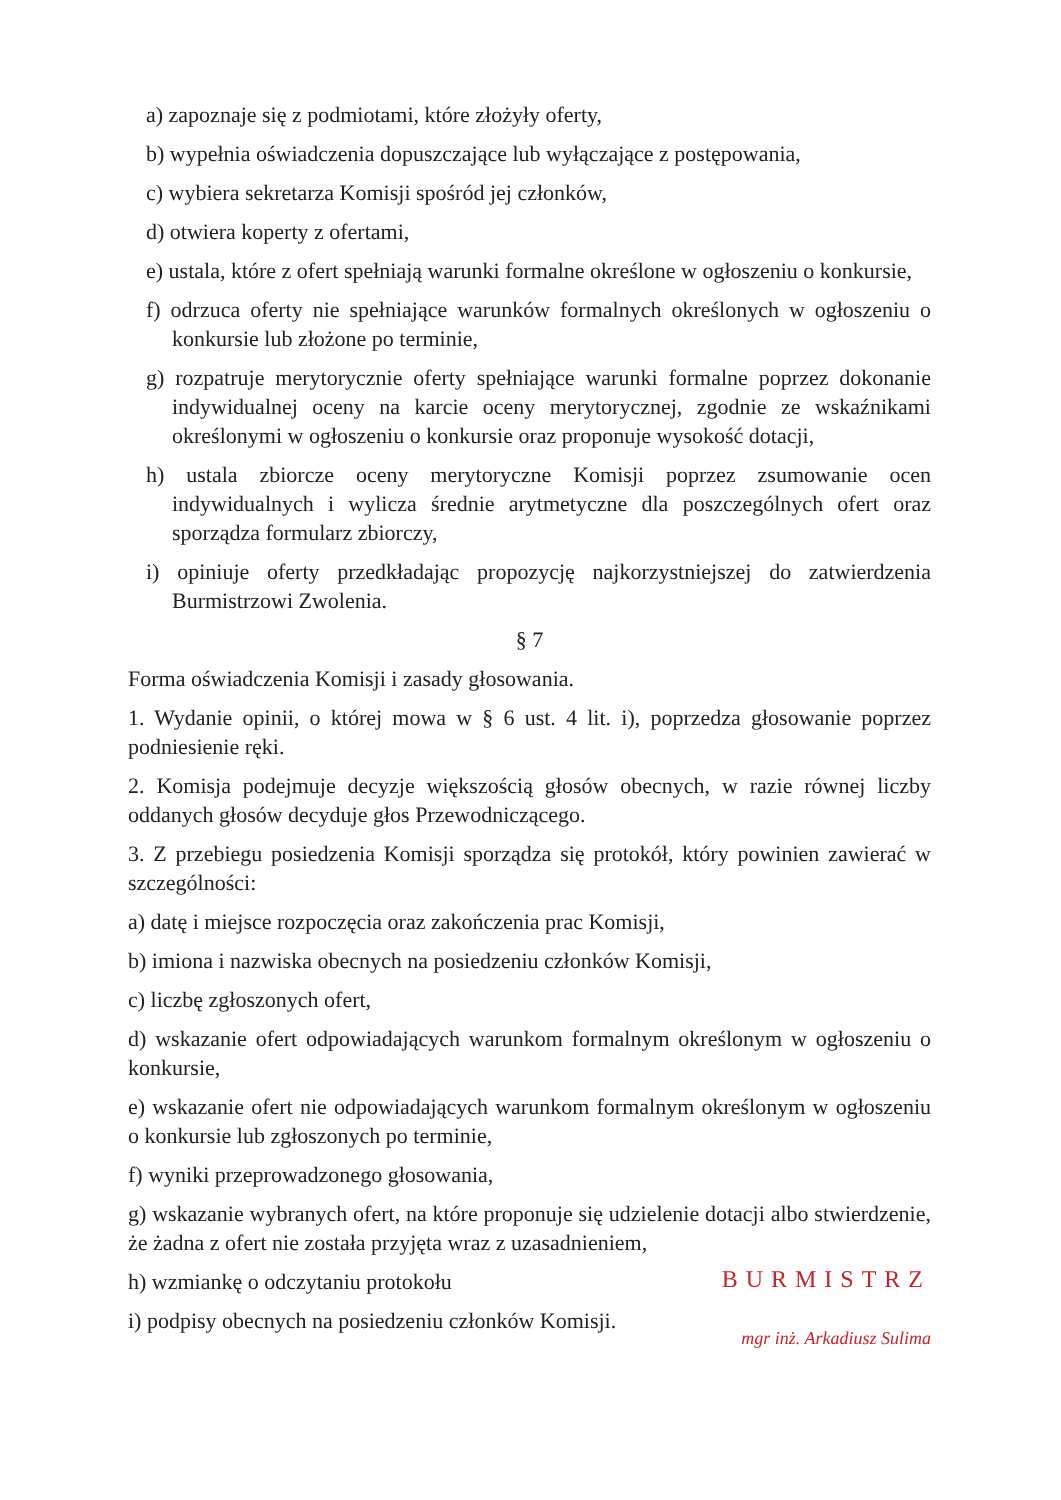a) zapoznaje się z podmiotami, które złożyły oferty,
b) wypełnia oświadczenia dopuszczające lub wyłączające z postępowania,
c) wybiera sekretarza Komisji spośród jej członków,
d) otwiera koperty z ofertami,
e) ustala, które z ofert spełniają warunki formalne określone w ogłoszeniu o konkursie,
f) odrzuca oferty nie spełniające warunków formalnych określonych w ogłoszeniu o konkursie lub złożone po terminie,
g) rozpatruje merytorycznie oferty spełniające warunki formalne poprzez dokonanie indywidualnej oceny na karcie oceny merytorycznej, zgodnie ze wskaźnikami określonymi w ogłoszeniu o konkursie oraz proponuje wysokość dotacji,
h) ustala zbiorcze oceny merytoryczne Komisji poprzez zsumowanie ocen indywidualnych i wylicza średnie arytmetyczne dla poszczególnych ofert oraz sporządza formularz zbiorczy,
i) opiniuje oferty przedkładając propozycję najkorzystniejszej do zatwierdzenia Burmistrzowi Zwolenia.
§ 7
Forma oświadczenia Komisji i zasady głosowania.
1. Wydanie opinii, o której mowa w § 6 ust. 4 lit. i), poprzedza głosowanie poprzez podniesienie ręki.
2. Komisja podejmuje decyzje większością głosów obecnych, w razie równej liczby oddanych głosów decyduje głos Przewodniczącego.
3. Z przebiegu posiedzenia Komisji sporządza się protokół, który powinien zawierać w szczególności:
a) datę i miejsce rozpoczęcia oraz zakończenia prac Komisji,
b) imiona i nazwiska obecnych na posiedzeniu członków Komisji,
c) liczbę zgłoszonych ofert,
d) wskazanie ofert odpowiadających warunkom formalnym określonym w ogłoszeniu o konkursie,
e) wskazanie ofert nie odpowiadających warunkom formalnym określonym w ogłoszeniu o konkursie lub zgłoszonych po terminie,
f) wyniki przeprowadzonego głosowania,
g) wskazanie wybranych ofert, na które proponuje się udzielenie dotacji albo stwierdzenie, że żadna z ofert nie została przyjęta wraz z uzasadnieniem,
h) wzmiankę o odczytaniu protokołu
i) podpisy obecnych na posiedzeniu członków Komisji.
BURMISTRZ
mgr inż. Arkadiusz Sulima